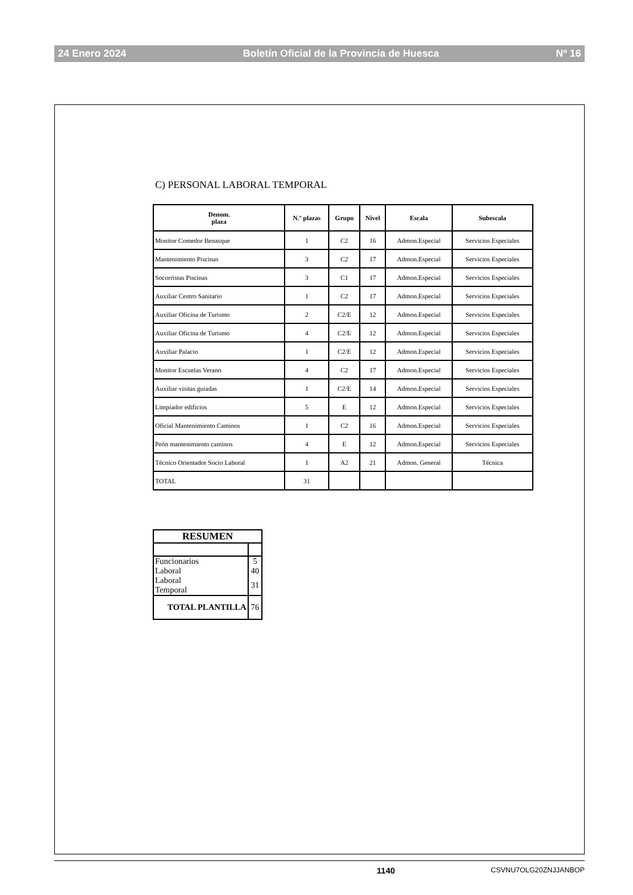24 Enero 2024 Boletín Oficial de la Provincia de Huesca Nº 16
C) PERSONAL LABORAL TEMPORAL
| Denom. plaza | N.º plazas | Grupo | Nivel | Escala | Subescala |
| --- | --- | --- | --- | --- | --- |
| Monitor Comedor Benasque | 1 | C2 | 16 | Admon.Especial | Servicios Especiales |
| Mantenimiento Piscinas | 3 | C2 | 17 | Admon.Especial | Servicios Especiales |
| Socorristas Piscinas | 3 | C1 | 17 | Admon.Especial | Servicios Especiales |
| Auxiliar Centro Sanitario | 1 | C2 | 17 | Admon.Especial | Servicios Especiales |
| Auxiliar Oficina de Turismo | 2 | C2/E | 12 | Admon.Especial | Servicios Especiales |
| Auxiliar Oficina de Turismo | 4 | C2/E | 12 | Admon.Especial | Servicios Especiales |
| Auxiliar Palacio | 1 | C2/E | 12 | Admon.Especial | Servicios Especiales |
| Monitor Escuelas Verano | 4 | C2 | 17 | Admon.Especial | Servicios Especiales |
| Auxiliar visitas guiadas | 1 | C2/E | 14 | Admon.Especial | Servicios Especiales |
| Limpiador edificios | 5 | E | 12 | Admon.Especial | Servicios Especiales |
| Oficial Mantenimiento Caminos | 1 | C2 | 16 | Admon.Especial | Servicios Especiales |
| Peón mantenimiento caminos | 4 | E | 12 | Admon.Especial | Servicios Especiales |
| Técnico Orientador Socio Laboral | 1 | A2 | 21 | Admon. General | Técnica |
| TOTAL | 31 | | | | |
| RESUMEN | |
| Funcionarios | 5 |
| Laboral | 40 |
| Laboral Temporal | 31 |
| TOTAL PLANTILLA | 76 |
1140 CSVNU7OLG20ZNJJANBOP